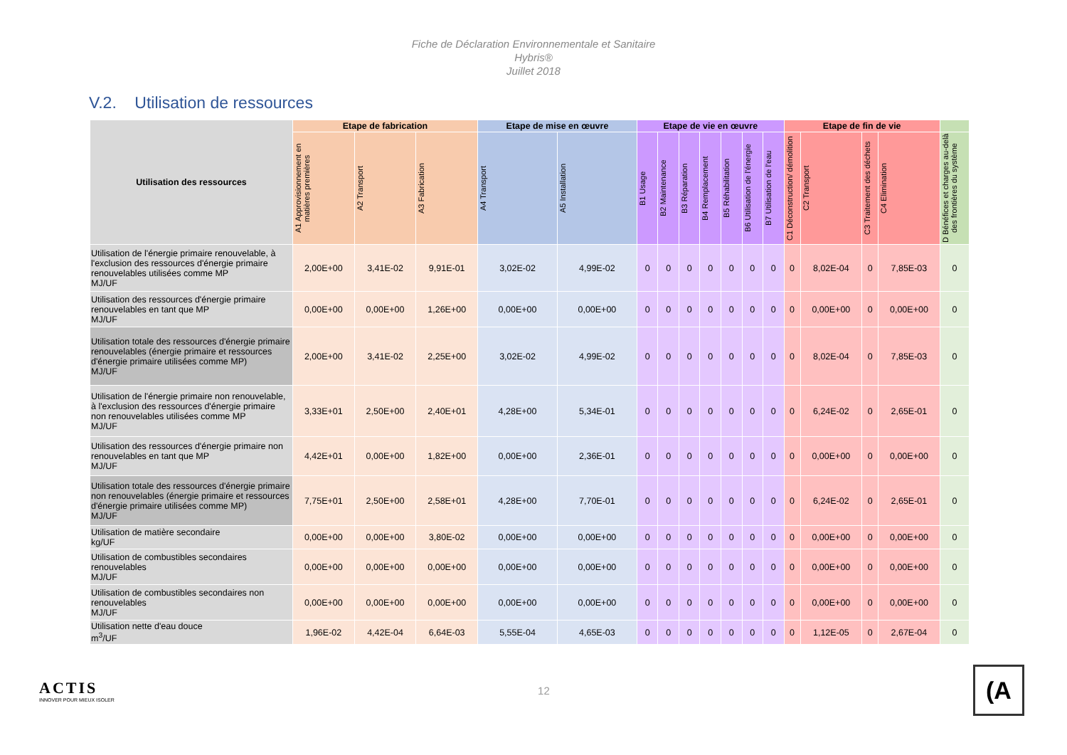Fiche de Déclaration Environnementale et Sanitaire
Hybris®
Juillet 2018
V.2. Utilisation de ressources
| Utilisation des ressources | Etape de fabrication | | | Etape de mise en œuvre | | Etape de vie en œuvre | | | | | | | Etape de fin de vie | | | | |
| --- | --- | --- | --- | --- | --- | --- | --- | --- | --- | --- | --- | --- | --- | --- | --- | --- | --- |
| | A1 Approvisionnement en matières premières | A2 Transport | A3 Fabrication | A4 Transport | A5 Installation | B1 Usage | B2 Maintenance | B3 Réparation | B4 Remplacement | B5 Réhabilitation | B6 Utilisation de l'énergie | B7 Utilisation de l'eau | C1 Déconstruction/ démolition | C2 Transport | C3 Traitement des déchets | C4 Elimination | D Bénéfices et charges au-delà des frontières du système |
| Utilisation de l'énergie primaire renouvelable, à l'exclusion des ressources d'énergie primaire renouvelables utilisées comme MP MJ/UF | 2,00E+00 | 3,41E-02 | 9,91E-01 | 3,02E-02 | 4,99E-02 | 0 | 0 | 0 | 0 | 0 | 0 | 0 | 0 | 8,02E-04 | 0 | 7,85E-03 | 0 |
| Utilisation des ressources d'énergie primaire renouvelables en tant que MP MJ/UF | 0,00E+00 | 0,00E+00 | 1,26E+00 | 0,00E+00 | 0,00E+00 | 0 | 0 | 0 | 0 | 0 | 0 | 0 | 0 | 0,00E+00 | 0 | 0,00E+00 | 0 |
| Utilisation totale des ressources d'énergie primaire renouvelables (énergie primaire et ressources d'énergie primaire utilisées comme MP) MJ/UF | 2,00E+00 | 3,41E-02 | 2,25E+00 | 3,02E-02 | 4,99E-02 | 0 | 0 | 0 | 0 | 0 | 0 | 0 | 0 | 8,02E-04 | 0 | 7,85E-03 | 0 |
| Utilisation de l'énergie primaire non renouvelable, à l'exclusion des ressources d'énergie primaire non renouvelables utilisées comme MP MJ/UF | 3,33E+01 | 2,50E+00 | 2,40E+01 | 4,28E+00 | 5,34E-01 | 0 | 0 | 0 | 0 | 0 | 0 | 0 | 0 | 6,24E-02 | 0 | 2,65E-01 | 0 |
| Utilisation des ressources d'énergie primaire non renouvelables en tant que MP MJ/UF | 4,42E+01 | 0,00E+00 | 1,82E+00 | 0,00E+00 | 2,36E-01 | 0 | 0 | 0 | 0 | 0 | 0 | 0 | 0 | 0,00E+00 | 0 | 0,00E+00 | 0 |
| Utilisation totale des ressources d'énergie primaire non renouvelables (énergie primaire et ressources d'énergie primaire utilisées comme MP) MJ/UF | 7,75E+01 | 2,50E+00 | 2,58E+01 | 4,28E+00 | 7,70E-01 | 0 | 0 | 0 | 0 | 0 | 0 | 0 | 0 | 6,24E-02 | 0 | 2,65E-01 | 0 |
| Utilisation de matière secondaire kg/UF | 0,00E+00 | 0,00E+00 | 3,80E-02 | 0,00E+00 | 0,00E+00 | 0 | 0 | 0 | 0 | 0 | 0 | 0 | 0 | 0,00E+00 | 0 | 0,00E+00 | 0 |
| Utilisation de combustibles secondaires renouvelables MJ/UF | 0,00E+00 | 0,00E+00 | 0,00E+00 | 0,00E+00 | 0,00E+00 | 0 | 0 | 0 | 0 | 0 | 0 | 0 | 0 | 0,00E+00 | 0 | 0,00E+00 | 0 |
| Utilisation de combustibles secondaires non renouvelables MJ/UF | 0,00E+00 | 0,00E+00 | 0,00E+00 | 0,00E+00 | 0,00E+00 | 0 | 0 | 0 | 0 | 0 | 0 | 0 | 0 | 0,00E+00 | 0 | 0,00E+00 | 0 |
| Utilisation nette d'eau douce m<sup>3</sup>/UF | 1,96E-02 | 4,42E-04 | 6,64E-03 | 5,55E-04 | 4,65E-03 | 0 | 0 | 0 | 0 | 0 | 0 | 0 | 0 | 1,12E-05 | 0 | 2,67E-04 | 0 |
ACTIS
INNOVER POUR MIEUX ISOLER
12
(A